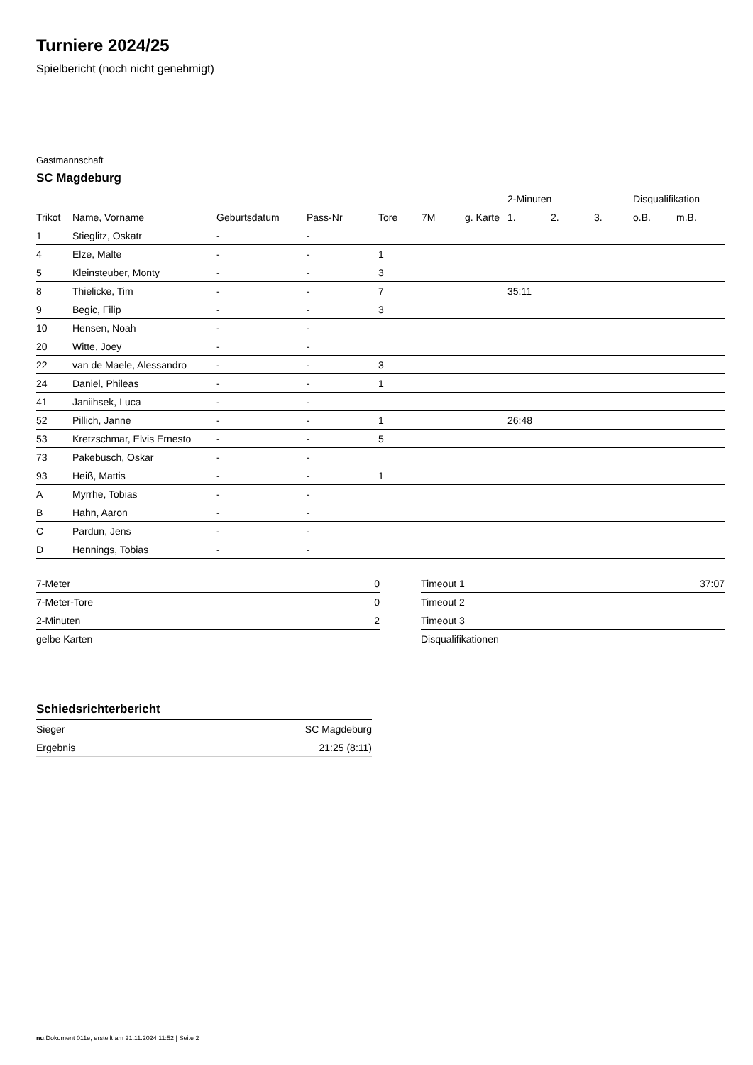Turniere 2024/25
Spielbericht (noch nicht genehmigt)
Gastmannschaft
SC Magdeburg
| | | | | | | | 2-Minuten | | | Disqualifikation | |
| --- | --- | --- | --- | --- | --- | --- | --- | --- | --- | --- | --- |
| Trikot | Name, Vorname | Geburtsdatum | Pass-Nr | Tore | 7M | g. Karte | 1. | 2. | 3. | o.B. | m.B. |
| 1 | Stieglitz, Oskatr | - | - | | | | | | | | |
| 4 | Elze, Malte | - | - | 1 | | | | | | | |
| 5 | Kleinsteuber, Monty | - | - | 3 | | | | | | | |
| 8 | Thielicke, Tim | - | - | 7 | | | 35:11 | | | | |
| 9 | Begic, Filip | - | - | 3 | | | | | | | |
| 10 | Hensen, Noah | - | - | | | | | | | | |
| 20 | Witte, Joey | - | - | | | | | | | | |
| 22 | van de Maele, Alessandro | - | - | 3 | | | | | | | |
| 24 | Daniel, Phileas | - | - | 1 | | | | | | | |
| 41 | Janiihsek, Luca | - | - | | | | | | | | |
| 52 | Pillich, Janne | - | - | 1 | | | 26:48 | | | | |
| 53 | Kretzschmar, Elvis Ernesto | - | - | 5 | | | | | | | |
| 73 | Pakebusch, Oskar | - | - | | | | | | | | |
| 93 | Heiß, Mattis | - | - | 1 | | | | | | | |
| A | Myrrhe, Tobias | - | - | | | | | | | | |
| B | Hahn, Aaron | - | - | | | | | | | | |
| C | Pardun, Jens | - | - | | | | | | | | |
| D | Hennings, Tobias | - | - | | | | | | | | |
| 7-Meter | 0 |
| 7-Meter-Tore | 0 |
| 2-Minuten | 2 |
| gelbe Karten | |
| Timeout 1 | 37:07 |
| Timeout 2 | |
| Timeout 3 | |
| Disqualifikationen | |
Schiedsrichterbericht
| Sieger | SC Magdeburg |
| Ergebnis | 21:25 (8:11) |
nu.Dokument 011e, erstellt am 21.11.2024 11:52 | Seite 2